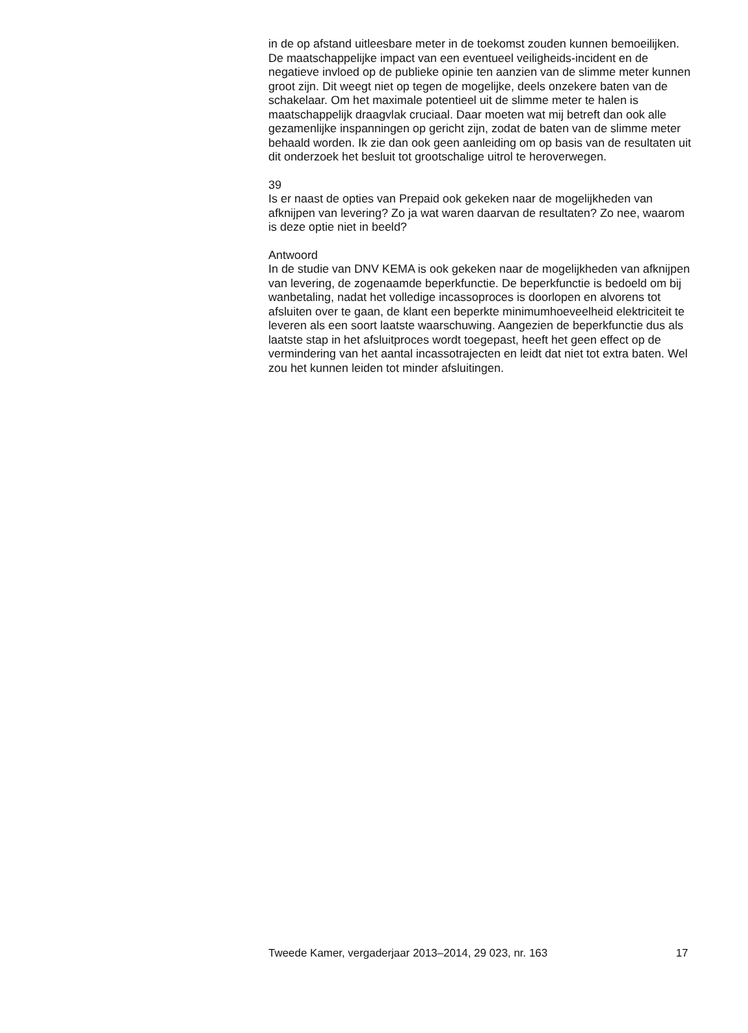in de op afstand uitleesbare meter in de toekomst zouden kunnen bemoeilijken. De maatschappelijke impact van een eventueel veiligheids-incident en de negatieve invloed op de publieke opinie ten aanzien van de slimme meter kunnen groot zijn. Dit weegt niet op tegen de mogelijke, deels onzekere baten van de schakelaar. Om het maximale potentieel uit de slimme meter te halen is maatschappelijk draagvlak cruciaal. Daar moeten wat mij betreft dan ook alle gezamenlijke inspanningen op gericht zijn, zodat de baten van de slimme meter behaald worden. Ik zie dan ook geen aanleiding om op basis van de resultaten uit dit onderzoek het besluit tot grootschalige uitrol te heroverwegen.
39
Is er naast de opties van Prepaid ook gekeken naar de mogelijkheden van afknijpen van levering? Zo ja wat waren daarvan de resultaten? Zo nee, waarom is deze optie niet in beeld?
Antwoord
In de studie van DNV KEMA is ook gekeken naar de mogelijkheden van afknijpen van levering, de zogenaamde beperkfunctie. De beperkfunctie is bedoeld om bij wanbetaling, nadat het volledige incassoproces is doorlopen en alvorens tot afsluiten over te gaan, de klant een beperkte minimumhoeveelheid elektriciteit te leveren als een soort laatste waarschuwing. Aangezien de beperkfunctie dus als laatste stap in het afsluitproces wordt toegepast, heeft het geen effect op de vermindering van het aantal incassotrajecten en leidt dat niet tot extra baten. Wel zou het kunnen leiden tot minder afsluitingen.
Tweede Kamer, vergaderjaar 2013–2014, 29 023, nr. 163 17